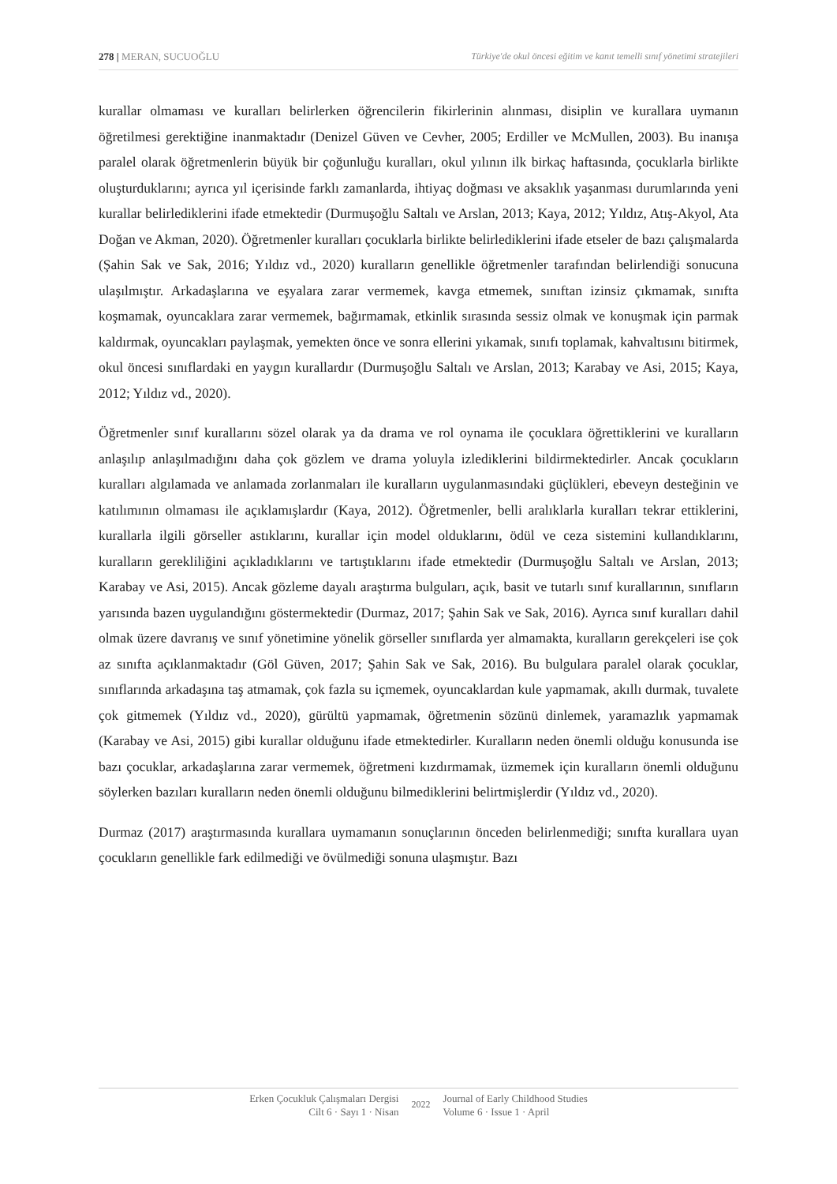278 | MERAN, SUCUOĞLU Türkiye'de okul öncesi eğitim ve kanıt temelli sınıf yönetimi stratejileri
kurallar olmaması ve kuralları belirlerken öğrencilerin fikirlerinin alınması, disiplin ve kurallara uymanın öğretilmesi gerektiğine inanmaktadır (Denizel Güven ve Cevher, 2005; Erdiller ve McMullen, 2003). Bu inanışa paralel olarak öğretmenlerin büyük bir çoğunluğu kuralları, okul yılının ilk birkaç haftasında, çocuklarla birlikte oluşturduklarını; ayrıca yıl içerisinde farklı zamanlarda, ihtiyaç doğması ve aksaklık yaşanması durumlarında yeni kurallar belirlediklerini ifade etmektedir (Durmuşoğlu Saltalı ve Arslan, 2013; Kaya, 2012; Yıldız, Atış-Akyol, Ata Doğan ve Akman, 2020). Öğretmenler kuralları çocuklarla birlikte belirlediklerini ifade etseler de bazı çalışmalarda (Şahin Sak ve Sak, 2016; Yıldız vd., 2020) kuralların genellikle öğretmenler tarafından belirlendiği sonucuna ulaşılmıştır. Arkadaşlarına ve eşyalara zarar vermemek, kavga etmemek, sınıftan izinsiz çıkmamak, sınıfta koşmamak, oyuncaklara zarar vermemek, bağırmamak, etkinlik sırasında sessiz olmak ve konuşmak için parmak kaldırmak, oyuncakları paylaşmak, yemekten önce ve sonra ellerini yıkamak, sınıfı toplamak, kahvaltısını bitirmek, okul öncesi sınıflardaki en yaygın kurallardır (Durmuşoğlu Saltalı ve Arslan, 2013; Karabay ve Asi, 2015; Kaya, 2012; Yıldız vd., 2020).
Öğretmenler sınıf kurallarını sözel olarak ya da drama ve rol oynama ile çocuklara öğrettiklerini ve kuralların anlaşılıp anlaşılmadığını daha çok gözlem ve drama yoluyla izlediklerini bildirmektedirler. Ancak çocukların kuralları algılamada ve anlamada zorlanmaları ile kuralların uygulanmasındaki güçlükleri, ebeveyn desteğinin ve katılımının olmaması ile açıklamışlardır (Kaya, 2012). Öğretmenler, belli aralıklarla kuralları tekrar ettiklerini, kurallarla ilgili görseller astıklarını, kurallar için model olduklarını, ödül ve ceza sistemini kullandıklarını, kuralların gerekliliğini açıkladıklarını ve tartıştıklarını ifade etmektedir (Durmuşoğlu Saltalı ve Arslan, 2013; Karabay ve Asi, 2015). Ancak gözleme dayalı araştırma bulguları, açık, basit ve tutarlı sınıf kurallarının, sınıfların yarısında bazen uygulandığını göstermektedir (Durmaz, 2017; Şahin Sak ve Sak, 2016). Ayrıca sınıf kuralları dahil olmak üzere davranış ve sınıf yönetimine yönelik görseller sınıflarda yer almamakta, kuralların gerekçeleri ise çok az sınıfta açıklanmaktadır (Göl Güven, 2017; Şahin Sak ve Sak, 2016). Bu bulgulara paralel olarak çocuklar, sınıflarında arkadaşına taş atmamak, çok fazla su içmemek, oyuncaklardan kule yapmamak, akıllı durmak, tuvalete çok gitmemek (Yıldız vd., 2020), gürültü yapmamak, öğretmenin sözünü dinlemek, yaramazlık yapmamak (Karabay ve Asi, 2015) gibi kurallar olduğunu ifade etmektedirler. Kuralların neden önemli olduğu konusunda ise bazı çocuklar, arkadaşlarına zarar vermemek, öğretmeni kızdırmamak, üzmemek için kuralların önemli olduğunu söylerken bazıları kuralların neden önemli olduğunu bilmediklerini belirtmişlerdir (Yıldız vd., 2020).
Durmaz (2017) araştırmasında kurallara uymamanın sonuçlarının önceden belirlenmediği; sınıfta kurallara uyan çocukların genellikle fark edilmediği ve övülmediği sonuna ulaşmıştır. Bazı
Erken Çocukluk Çalışmaları Dergisi
Cilt 6 · Sayı 1 · Nisan
2022
Journal of Early Childhood Studies
Volume 6 · Issue 1 · April